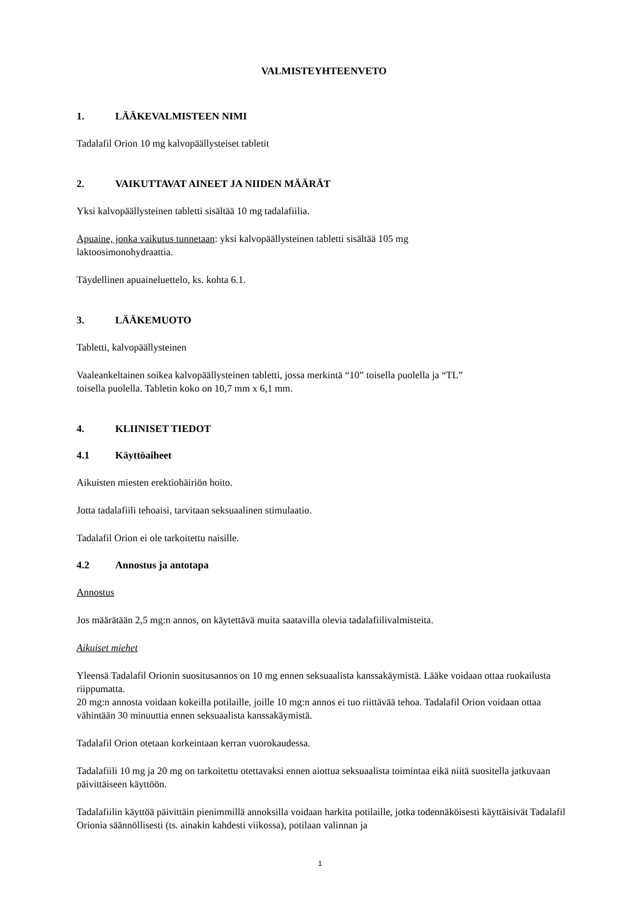VALMISTEYHTEENVETO
1. LÄÄKEVALMISTEEN NIMI
Tadalafil Orion 10 mg kalvopäällysteiset tabletit
2. VAIKUTTAVAT AINEET JA NIIDEN MÄÄRÄT
Yksi kalvopäällysteinen tabletti sisältää 10 mg tadalafiilia.
Apuaine, jonka vaikutus tunnetaan: yksi kalvopäällysteinen tabletti sisältää 105 mg
laktoosimonohydraattia.
Täydellinen apuaineluettelo, ks. kohta 6.1.
3. LÄÄKEMUOTO
Tabletti, kalvopäällysteinen
Vaaleankeltainen soikea kalvopäällysteinen tabletti, jossa merkintä “10” toisella puolella ja “TL”
toisella puolella. Tabletin koko on 10,7 mm x 6,1 mm.
4. KLIINISET TIEDOT
4.1 Käyttöaiheet
Aikuisten miesten erektiohäiriön hoito.
Jotta tadalafiili tehoaisi, tarvitaan seksuaalinen stimulaatio.
Tadalafil Orion ei ole tarkoitettu naisille.
4.2 Annostus ja antotapa
Annostus
Jos määrätään 2,5 mg:n annos, on käytettävä muita saatavilla olevia tadalafiilivalmisteita.
Aikuiset miehet
Yleensä Tadalafil Orionin suositusannos on 10 mg ennen seksuaalista kanssakäymistä. Lääke voidaan ottaa ruokailusta riippumatta.
20 mg:n annosta voidaan kokeilla potilaille, joille 10 mg:n annos ei tuo riittävää tehoa. Tadalafil Orion voidaan ottaa vähintään 30 minuuttia ennen seksuaalista kanssakäymistä.
Tadalafil Orion otetaan korkeintaan kerran vuorokaudessa.
Tadalafiili 10 mg ja 20 mg on tarkoitettu otettavaksi ennen aiottua seksuaalista toimintaa eikä niitä suositella jatkuvaan päivittäiseen käyttöön.
Tadalafiilin käyttöä päivittäin pienimmillä annoksilla voidaan harkita potilaille, jotka todennäköisesti käyttäisivät Tadalafil Orionia säännöllisesti (ts. ainakin kahdesti viikossa), potilaan valinnan ja
1